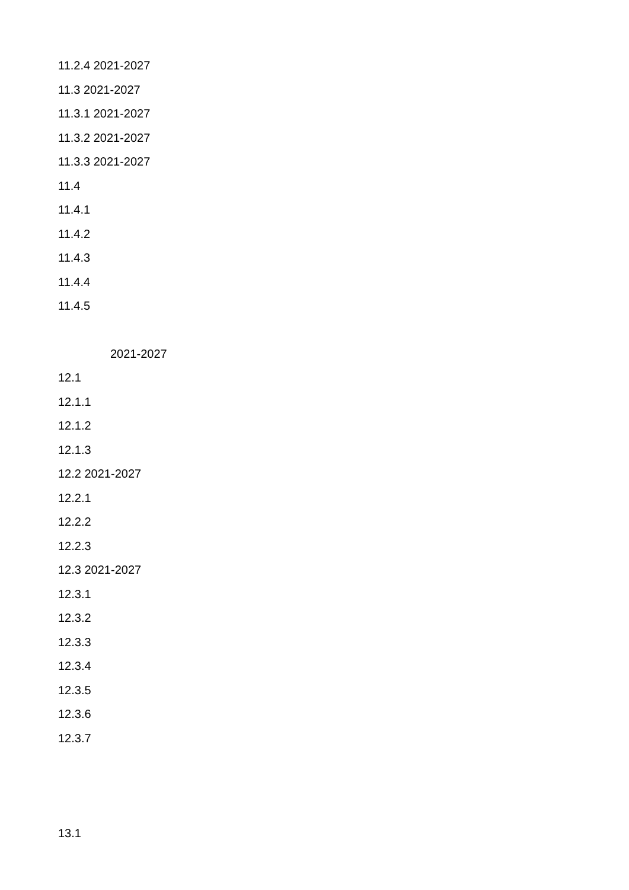11.2.4 2021-2027
11.3 2021-2027
11.3.1 2021-2027
11.3.2 2021-2027
11.3.3 2021-2027
11.4
11.4.1
11.4.2
11.4.3
11.4.4
11.4.5
2021-2027
12.1
12.1.1
12.1.2
12.1.3
12.2 2021-2027
12.2.1
12.2.2
12.2.3
12.3 2021-2027
12.3.1
12.3.2
12.3.3
12.3.4
12.3.5
12.3.6
12.3.7
13.1